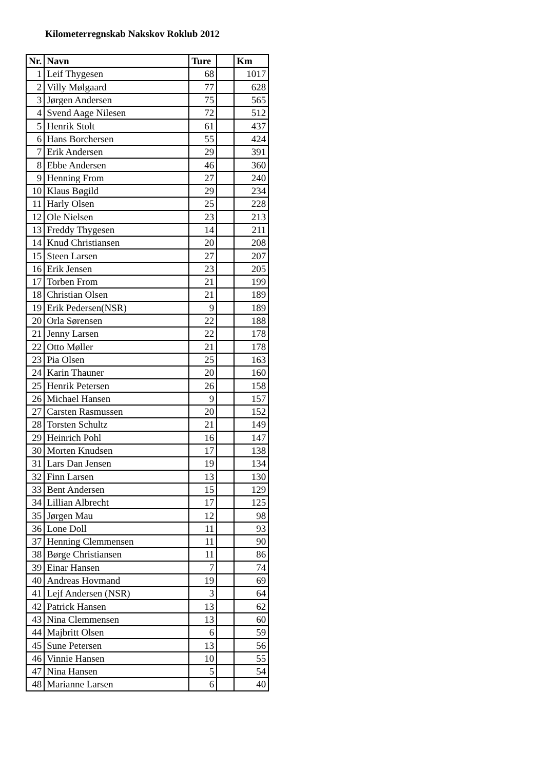Kilometerregnskab Nakskov Roklub 2012
| Nr. | Navn | Ture | | Km |
| --- | --- | --- | --- | --- |
| 1 | Leif Thygesen | 68 | | 1017 |
| 2 | Villy Mølgaard | 77 | | 628 |
| 3 | Jørgen Andersen | 75 | | 565 |
| 4 | Svend Aage Nilesen | 72 | | 512 |
| 5 | Henrik Stolt | 61 | | 437 |
| 6 | Hans Borchersen | 55 | | 424 |
| 7 | Erik Andersen | 29 | | 391 |
| 8 | Ebbe Andersen | 46 | | 360 |
| 9 | Henning From | 27 | | 240 |
| 10 | Klaus Bøgild | 29 | | 234 |
| 11 | Harly Olsen | 25 | | 228 |
| 12 | Ole Nielsen | 23 | | 213 |
| 13 | Freddy Thygesen | 14 | | 211 |
| 14 | Knud Christiansen | 20 | | 208 |
| 15 | Steen Larsen | 27 | | 207 |
| 16 | Erik Jensen | 23 | | 205 |
| 17 | Torben From | 21 | | 199 |
| 18 | Christian Olsen | 21 | | 189 |
| 19 | Erik Pedersen(NSR) | 9 | | 189 |
| 20 | Orla Sørensen | 22 | | 188 |
| 21 | Jenny Larsen | 22 | | 178 |
| 22 | Otto Møller | 21 | | 178 |
| 23 | Pia Olsen | 25 | | 163 |
| 24 | Karin Thauner | 20 | | 160 |
| 25 | Henrik Petersen | 26 | | 158 |
| 26 | Michael Hansen | 9 | | 157 |
| 27 | Carsten Rasmussen | 20 | | 152 |
| 28 | Torsten Schultz | 21 | | 149 |
| 29 | Heinrich Pohl | 16 | | 147 |
| 30 | Morten Knudsen | 17 | | 138 |
| 31 | Lars Dan Jensen | 19 | | 134 |
| 32 | Finn Larsen | 13 | | 130 |
| 33 | Bent Andersen | 15 | | 129 |
| 34 | Lillian Albrecht | 17 | | 125 |
| 35 | Jørgen Mau | 12 | | 98 |
| 36 | Lone Doll | 11 | | 93 |
| 37 | Henning Clemmensen | 11 | | 90 |
| 38 | Børge Christiansen | 11 | | 86 |
| 39 | Einar Hansen | 7 | | 74 |
| 40 | Andreas Hovmand | 19 | | 69 |
| 41 | Lejf Andersen (NSR) | 3 | | 64 |
| 42 | Patrick Hansen | 13 | | 62 |
| 43 | Nina Clemmensen | 13 | | 60 |
| 44 | Majbritt Olsen | 6 | | 59 |
| 45 | Sune Petersen | 13 | | 56 |
| 46 | Vinnie Hansen | 10 | | 55 |
| 47 | Nina Hansen | 5 | | 54 |
| 48 | Marianne Larsen | 6 | | 40 |